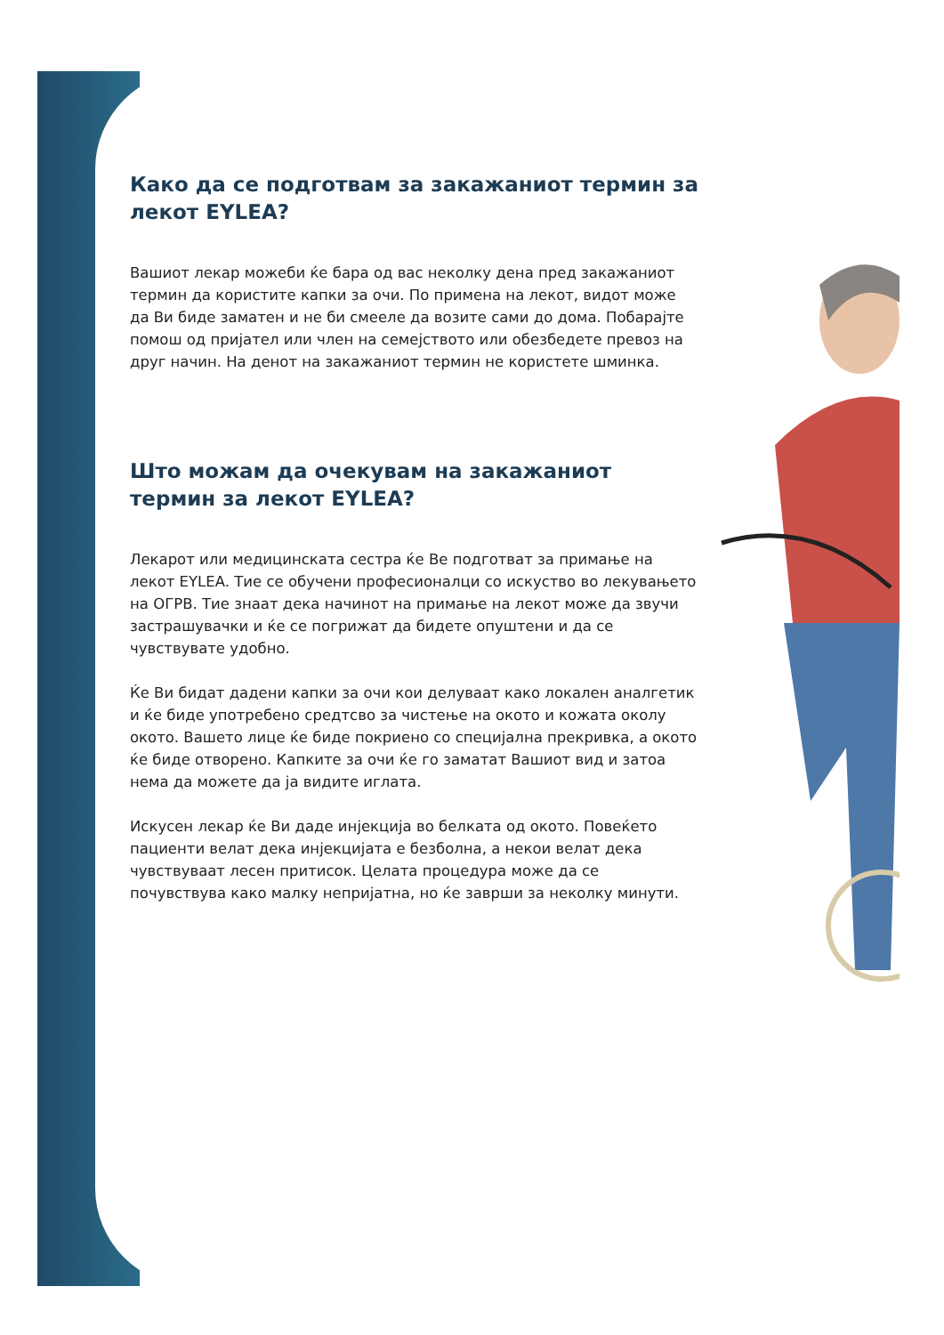Како да се подготвам за закажаниот термин за лекот EYLEA?
Вашиот лекар можеби ќе бара од вас неколку дена пред закажаниот термин да користите капки за очи. По примена на лекот, видот може да Ви биде заматен и не би смееле да возите сами до дома. Побарајте помош од пријател или член на семејството или обезбедете превоз на друг начин. На денот на закажаниот термин не користете шминка.
Што можам да очекувам на закажаниот термин за лекот EYLEA?
Лекарот или медицинската сестра ќе Ве подготват за примање на лекот EYLEA. Тие се обучени професионалци со искуство во лекувањето на ОГРВ. Тие знаат дека начинот на примање на лекот може да звучи застрашувачки и ќе се погрижат да бидете опуштени и да се чувствувате удобно.
Ќе Ви бидат дадени капки за очи кои делуваат како локален аналгетик и ќе биде употребено средтсво за чистење на окото и кожата околу окото. Вашето лице ќе биде покриено со специјална прекривка, а окото ќе биде отворено. Капките за очи ќе го заматат Вашиот вид и затоа нема да можете да ја видите иглата.
Искусен лекар ќе Ви даде инјекција во белката од окото. Повеќето пациенти велат дека инјекцијата е безболна, а некои велат дека чувствуваат лесен притисок. Целата процедура може да се почувствува како малку непријатна, но ќе заврши за неколку минути.